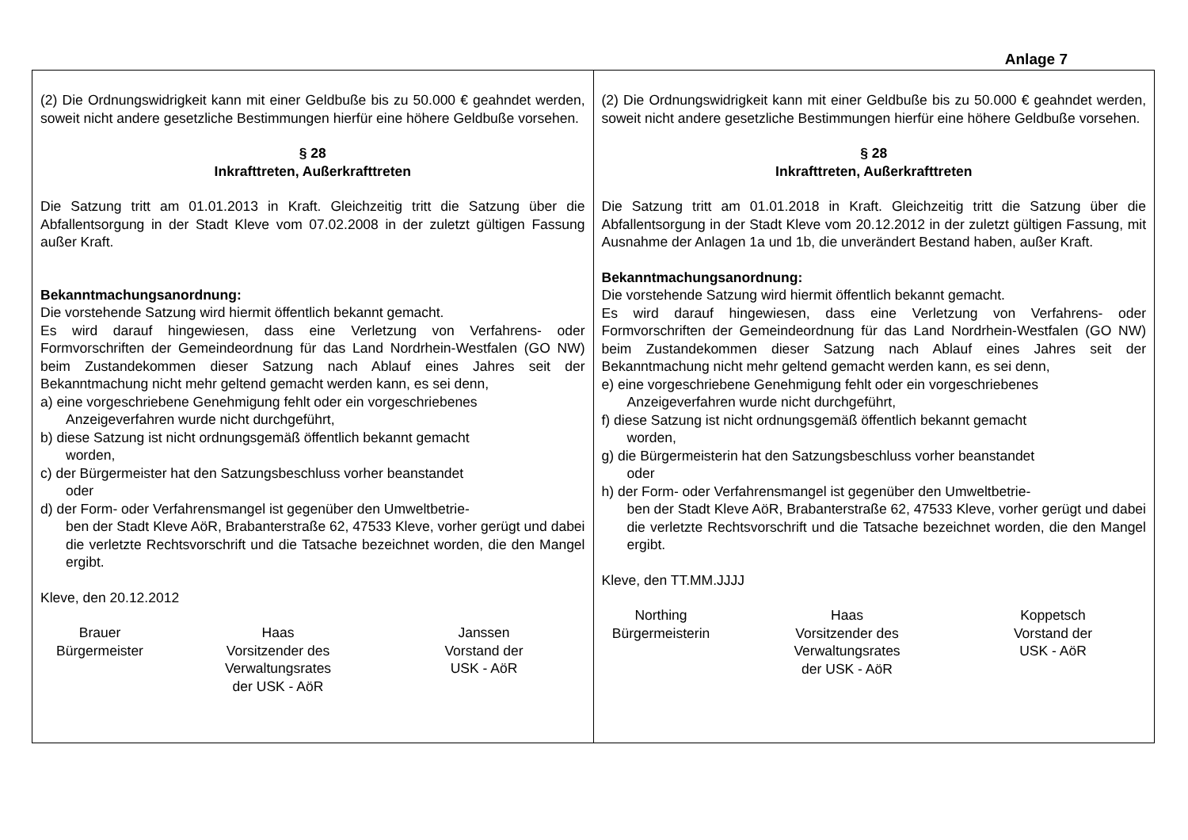Anlage 7
| (2) Die Ordnungswidrigkeit kann mit einer Geldbuße bis zu 50.000 € geahndet werden, soweit nicht andere gesetzliche Bestimmungen hierfür eine höhere Geldbuße vorsehen. § 28 Inkrafttreten, Außerkrafttreten Die Satzung tritt am 01.01.2013 in Kraft. Gleichzeitig tritt die Satzung über die Abfallentsorgung in der Stadt Kleve vom 07.02.2008 in der zuletzt gültigen Fassung außer Kraft. Bekanntmachungsanordnung: Die vorstehende Satzung wird hiermit öffentlich bekannt gemacht. Es wird darauf hingewiesen, dass eine Verletzung von Verfahrens- oder Formvorschriften der Gemeindeordnung für das Land Nordrhein-Westfalen (GO NW) beim Zustandekommen dieser Satzung nach Ablauf eines Jahres seit der Bekanntmachung nicht mehr geltend gemacht werden kann, es sei denn, a) eine vorgeschriebene Genehmigung fehlt oder ein vorgeschriebenes Anzeigeverfahren wurde nicht durchgeführt, b) diese Satzung ist nicht ordnungsgemäß öffentlich bekannt gemacht worden, c) der Bürgermeister hat den Satzungsbeschluss vorher beanstandet oder d) der Form- oder Verfahrensmangel ist gegenüber den Umweltbetrie- ben der Stadt Kleve AöR, Brabanterstraße 62, 47533 Kleve, vorher gerügt und dabei die verletzte Rechtsvorschrift und die Tatsache bezeichnet worden, die den Mangel ergibt. Kleve, den 20.12.2012 Brauer Bürgermeister Haas Vorsitzender des Verwaltungsrates der USK - AöR Janssen Vorstand der USK - AöR | (2) Die Ordnungswidrigkeit kann mit einer Geldbuße bis zu 50.000 € geahndet werden, soweit nicht andere gesetzliche Bestimmungen hierfür eine höhere Geldbuße vorsehen. § 28 Inkrafttreten, Außerkrafttreten Die Satzung tritt am 01.01.2018 in Kraft. Gleichzeitig tritt die Satzung über die Abfallentsorgung in der Stadt Kleve vom 20.12.2012 in der zuletzt gültigen Fassung, mit Ausnahme der Anlagen 1a und 1b, die unverändert Bestand haben, außer Kraft. Bekanntmachungsanordnung: Die vorstehende Satzung wird hiermit öffentlich bekannt gemacht. Es wird darauf hingewiesen, dass eine Verletzung von Verfahrens- oder Formvorschriften der Gemeindeordnung für das Land Nordrhein-Westfalen (GO NW) beim Zustandekommen dieser Satzung nach Ablauf eines Jahres seit der Bekanntmachung nicht mehr geltend gemacht werden kann, es sei denn, e) eine vorgeschriebene Genehmigung fehlt oder ein vorgeschriebenes Anzeigeverfahren wurde nicht durchgeführt, f) diese Satzung ist nicht ordnungsgemäß öffentlich bekannt gemacht worden, g) die Bürgermeisterin hat den Satzungsbeschluss vorher beanstandet oder h) der Form- oder Verfahrensmangel ist gegenüber den Umweltbetrie- ben der Stadt Kleve AöR, Brabanterstraße 62, 47533 Kleve, vorher gerügt und dabei die verletzte Rechtsvorschrift und die Tatsache bezeichnet worden, die den Mangel ergibt. Kleve, den TT.MM.JJJJ Northing Bürgermeisterin Haas Vorsitzender des Verwaltungsrates der USK - AöR Koppetsch Vorstand der USK - AöR |